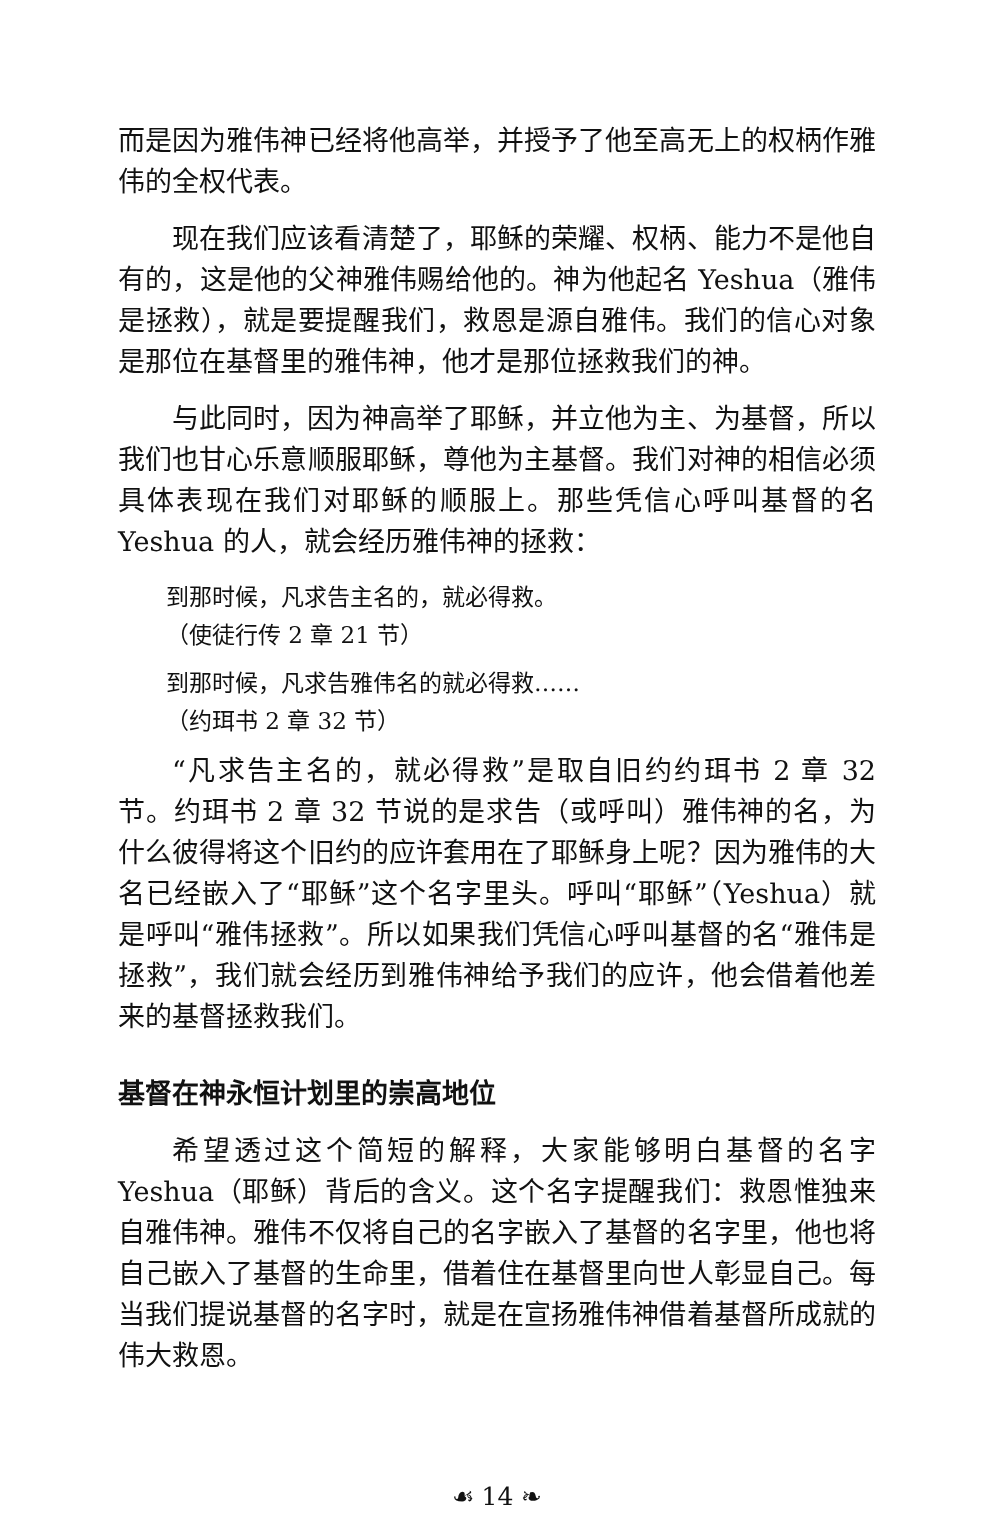而是因为雅伟神已经将他高举，并授予了他至高无上的权柄作雅伟的全权代表。
现在我们应该看清楚了，耶稣的荣耀、权柄、能力不是他自有的，这是他的父神雅伟赐给他的。神为他起名 Yeshua（雅伟是拯救），就是要提醒我们，救恩是源自雅伟。我们的信心对象是那位在基督里的雅伟神，他才是那位拯救我们的神。
与此同时，因为神高举了耶稣，并立他为主、为基督，所以我们也甘心乐意顺服耶稣，尊他为主基督。我们对神的相信必须具体表现在我们对耶稣的顺服上。那些凭信心呼叫基督的名 Yeshua 的人，就会经历雅伟神的拯救：
到那时候，凡求告主名的，就必得救。
（使徒行传 2 章 21 节）
到那时候，凡求告雅伟名的就必得救……
（约珥书 2 章 32 节）
“凡求告主名的，就必得救”是取自旧约约珥书 2 章 32 节。约珥书 2 章 32 节说的是求告（或呼叫）雅伟神的名，为什么彼得将这个旧约的应许套用在了耶稣身上呢？因为雅伟的大名已经嵌入了“耶稣”这个名字里头。呼叫“耶稣”（Yeshua）就是呼叫“雅伟拯救”。所以如果我们凭信心呼叫基督的名“雅伟是拯救”，我们就会经历到雅伟神给予我们的应许，他会借着他差来的基督拯救我们。
基督在神永恒计划里的崇高地位
希望透过这个简短的解释，大家能够明白基督的名字 Yeshua（耶稣）背后的含义。这个名字提醒我们：救恩惟独来自雅伟神。雅伟不仅将自己的名字嵌入了基督的名字里，他也将自己嵌入了基督的生命里，借着住在基督里向世人彰显自己。每当我们提说基督的名字时，就是在宣扬雅伟神借着基督所成就的伟大救恩。
☙ 14 ❧